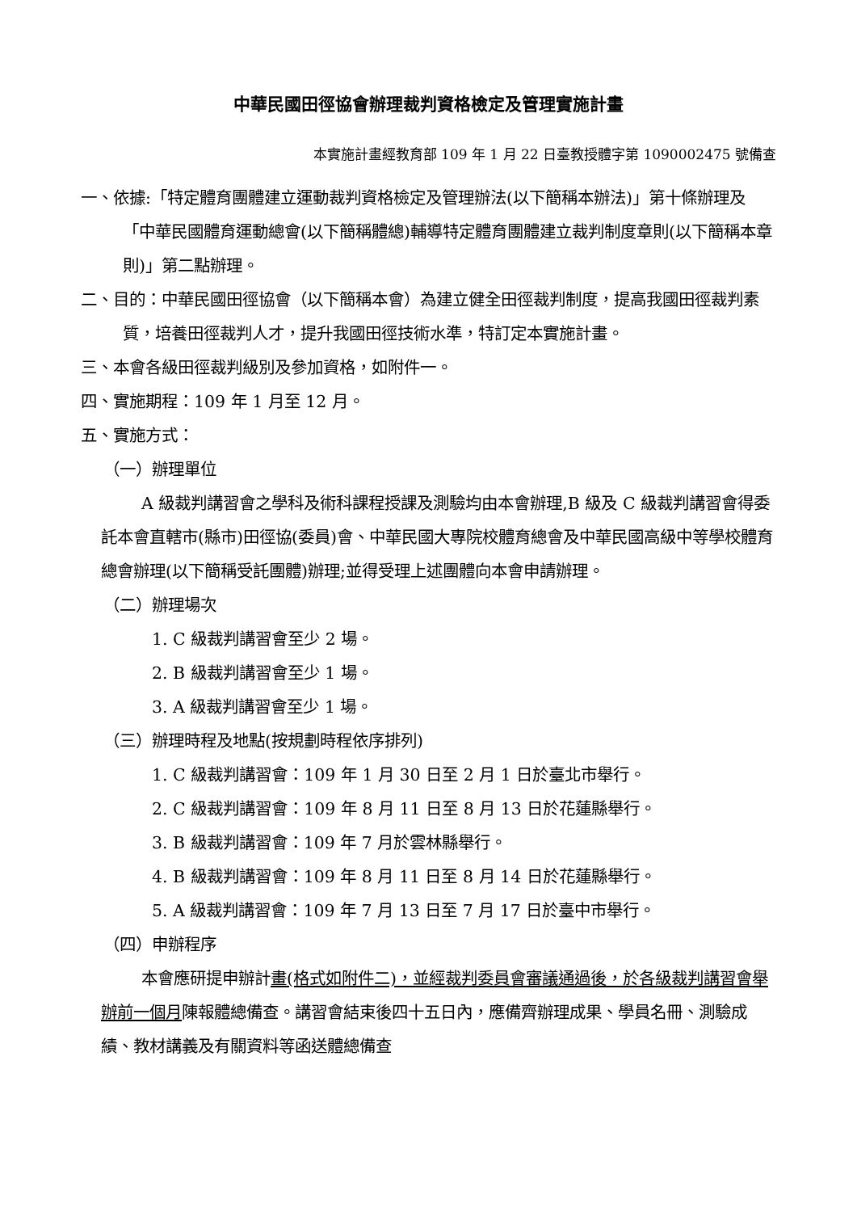中華民國田徑協會辦理裁判資格檢定及管理實施計畫
本實施計畫經教育部 109 年 1 月 22 日臺教授體字第 1090002475 號備查
一、依據:「特定體育團體建立運動裁判資格檢定及管理辦法(以下簡稱本辦法)」第十條辦理及「中華民國體育運動總會(以下簡稱體總)輔導特定體育團體建立裁判制度章則(以下簡稱本章則)」第二點辦理。
二、目的：中華民國田徑協會（以下簡稱本會）為建立健全田徑裁判制度，提高我國田徑裁判素質，培養田徑裁判人才，提升我國田徑技術水準，特訂定本實施計畫。
三、本會各級田徑裁判級別及參加資格，如附件一。
四、實施期程：109 年 1 月至 12 月。
五、實施方式：
（一）辦理單位
A 級裁判講習會之學科及術科課程授課及測驗均由本會辦理,B 級及 C 級裁判講習會得委託本會直轄市(縣市)田徑協(委員)會、中華民國大專院校體育總會及中華民國高級中等學校體育總會辦理(以下簡稱受託團體)辦理;並得受理上述團體向本會申請辦理。
（二）辦理場次
1. C 級裁判講習會至少 2 場。
2. B 級裁判講習會至少 1 場。
3. A 級裁判講習會至少 1 場。
（三）辦理時程及地點(按規劃時程依序排列)
1. C 級裁判講習會：109 年 1 月 30 日至 2 月 1 日於臺北市舉行。
2. C 級裁判講習會：109 年 8 月 11 日至 8 月 13 日於花蓮縣舉行。
3. B 級裁判講習會：109 年 7 月於雲林縣舉行。
4. B 級裁判講習會：109 年 8 月 11 日至 8 月 14 日於花蓮縣舉行。
5. A 級裁判講習會：109 年 7 月 13 日至 7 月 17 日於臺中市舉行。
（四）申辦程序
本會應研提申辦計畫(格式如附件二)，並經裁判委員會審議通過後，於各級裁判講習會舉辦前一個月陳報體總備查。講習會結束後四十五日內，應備齊辦理成果、學員名冊、測驗成績、教材講義及有關資料等函送體總備查